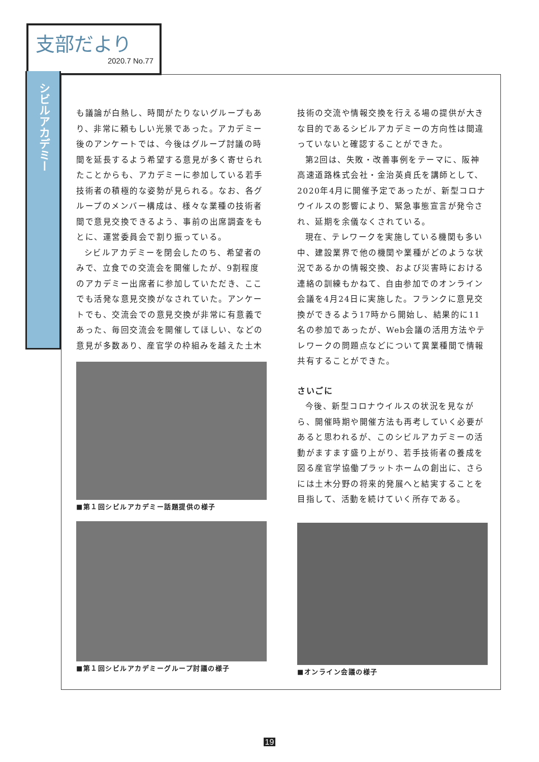支部だより
2020.7 No.77
シビルアカデミー
も議論が白熱し、時間がたりないグループもあり、非常に頼もしい光景であった。アカデミー後のアンケートでは、今後はグループ討議の時間を延長するよう希望する意見が多く寄せられたことからも、アカデミーに参加している若手技術者の積極的な姿勢が見られる。なお、各グループのメンバー構成は、様々な業種の技術者間で意見交換できるよう、事前の出席調査をもとに、運営委員会で割り振っている。
シビルアカデミーを閉会したのち、希望者のみで、立食での交流会を開催したが、9割程度のアカデミー出席者に参加していただき、ここでも活発な意見交換がなされていた。アンケートでも、交流会での意見交換が非常に有意義であった、毎回交流会を開催してほしい、などの意見が多数あり、産官学の枠組みを越えた土木
■第１回シビルアカデミー話題提供の様子
■第１回シビルアカデミーグループ討議の様子
技術の交流や情報交換を行える場の提供が大きな目的であるシビルアカデミーの方向性は間違っていないと確認することができた。
第2回は、失敗・改善事例をテーマに、阪神高速道路株式会社・金治英貞氏を講師として、2020年4月に開催予定であったが、新型コロナウイルスの影響により、緊急事態宣言が発令され、延期を余儀なくされている。
現在、テレワークを実施している機関も多い中、建設業界で他の機関や業種がどのような状況であるかの情報交換、および災害時における連絡の訓練もかねて、自由参加でのオンライン会議を4月24日に実施した。フランクに意見交換ができるよう17時から開始し、結果的に11名の参加であったが、Web会議の活用方法やテレワークの問題点などについて異業種間で情報共有することができた。
さいごに
今後、新型コロナウイルスの状況を見ながら、開催時期や開催方法も再考していく必要があると思われるが、このシビルアカデミーの活動がますます盛り上がり、若手技術者の養成を図る産官学協働プラットホームの創出に、さらには土木分野の将来的発展へと結実することを目指して、活動を続けていく所存である。
■オンライン会議の様子
19